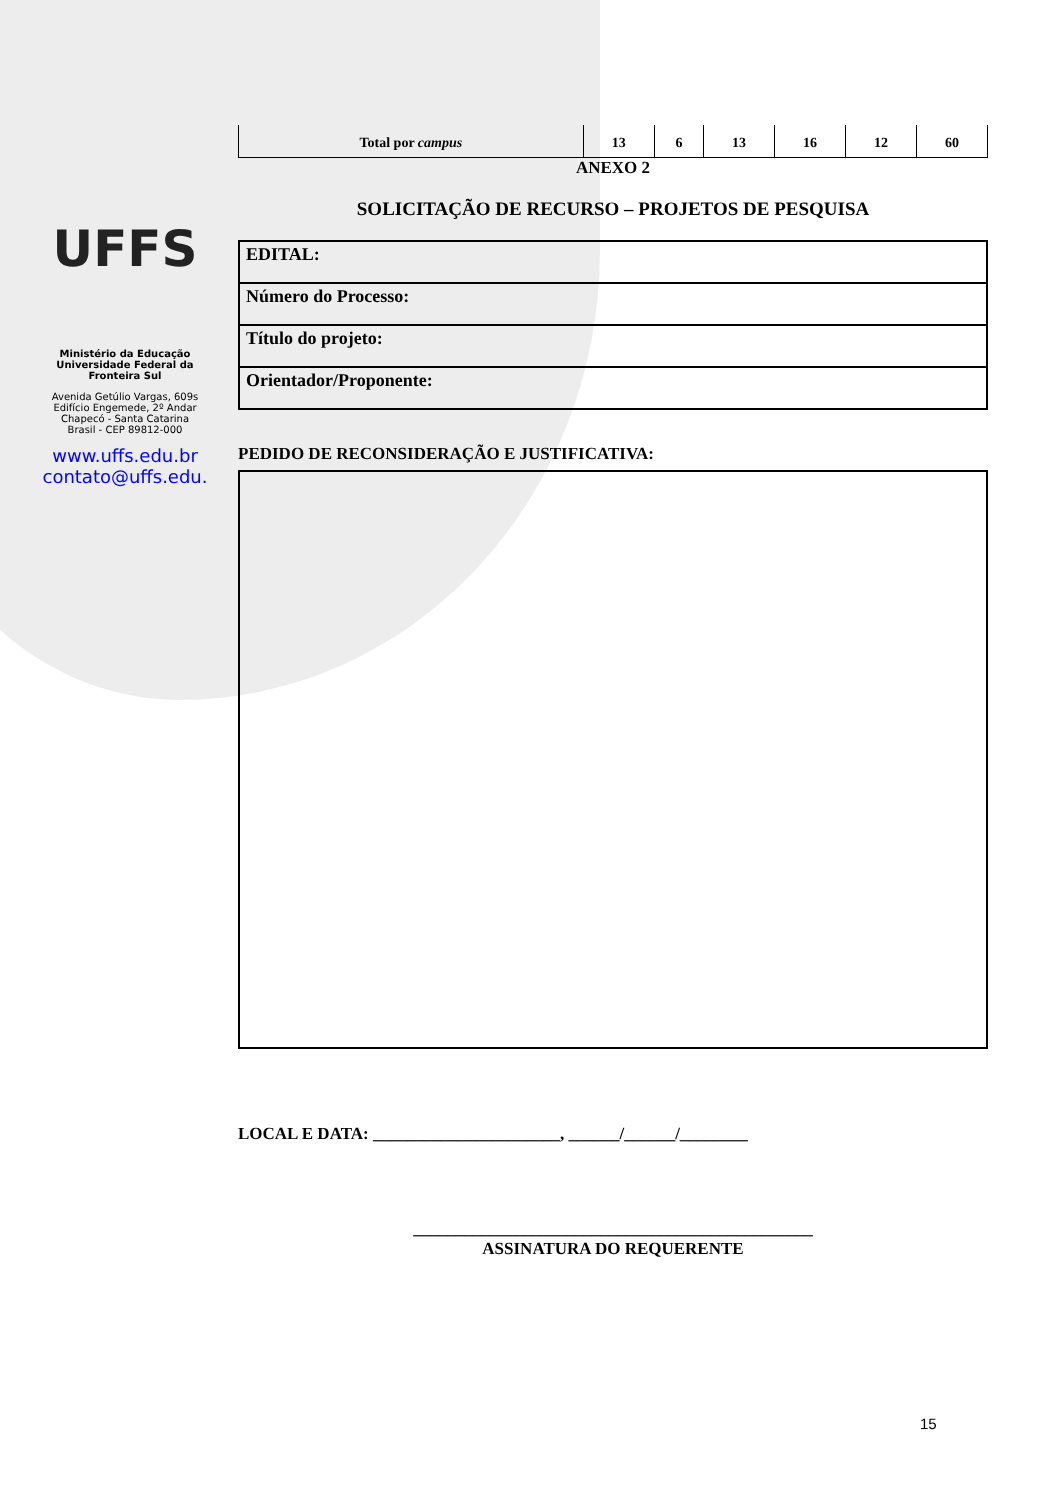UFFS
Ministério da Educação
Universidade Federal da
Fronteira Sul
Avenida Getúlio Vargas, 609s
Edifício Engemede, 2º Andar
Chapecó - Santa Catarina
Brasil - CEP 89812-000
www.uffs.edu.br
contato@uffs.edu.
| Total por campus | 13 | 6 | 13 | 16 | 12 | 60 |
ANEXO 2
SOLICITAÇÃO DE RECURSO – PROJETOS DE PESQUISA
| EDITAL: |
| Número do Processo: |
| Título do projeto: |
| Orientador/Proponente: |
PEDIDO DE RECONSIDERAÇÃO E JUSTIFICATIVA:
LOCAL E DATA: ______________________, ______/______/________
_______________________________________________
ASSINATURA DO REQUERENTE
15